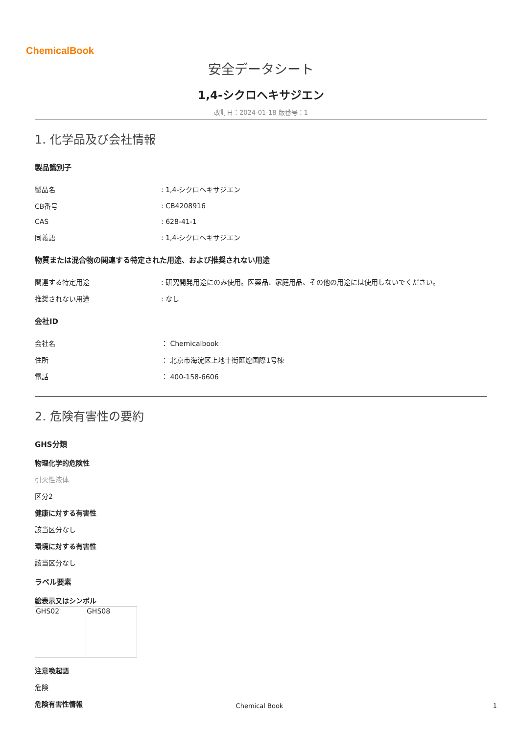ChemicalBook
安全データシート
1,4-シクロヘキサジエン
改訂日：2024-01-18 版番号：1
1. 化学品及び会社情報
製品識別子
| 製品名 | : 1,4-シクロヘキサジエン |
| CB番号 | : CB4208916 |
| CAS | : 628-41-1 |
| 同義語 | : 1,4-シクロヘキサジエン |
物質または混合物の関連する特定された用途、および推奨されない用途
| 関連する特定用途 | : 研究開発用途にのみ使用。医薬品、家庭用品、その他の用途には使用しないでください。 |
| 推奨されない用途 | : なし |
会社ID
| 会社名 | ： Chemicalbook |
| 住所 | ： 北京市海淀区上地十街匯煌国際1号棟 |
| 電話 | ： 400-158-6606 |
2. 危険有害性の要約
GHS分類
物理化学的危険性
引火性液体
区分2
健康に対する有害性
該当区分なし
環境に対する有害性
該当区分なし
ラベル要素
絵表示又はシンボル
| GHS02 | GHS08 |
注意喚起語
危険
危険有害性情報
Chemical Book 1